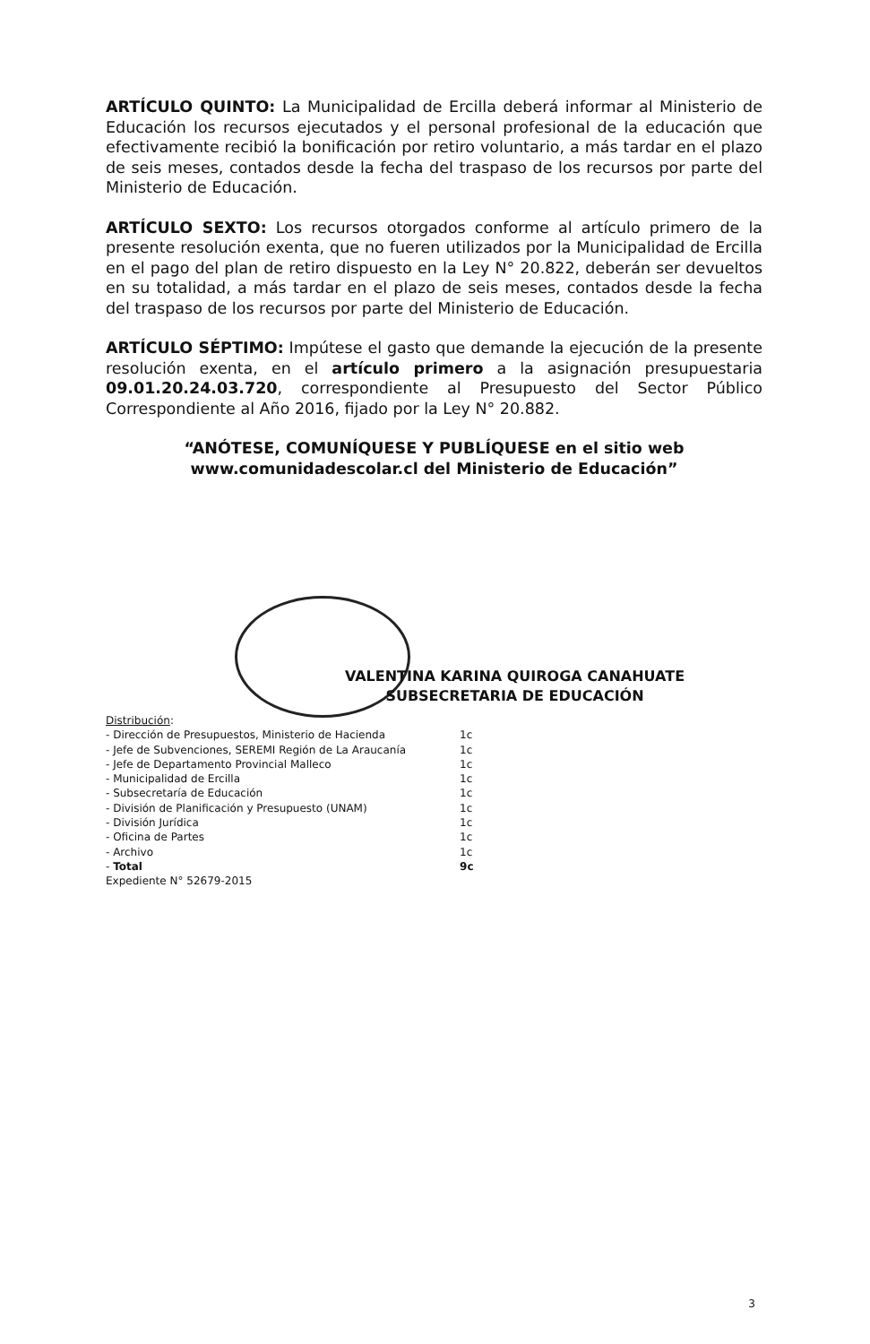ARTÍCULO QUINTO: La Municipalidad de Ercilla deberá informar al Ministerio de Educación los recursos ejecutados y el personal profesional de la educación que efectivamente recibió la bonificación por retiro voluntario, a más tardar en el plazo de seis meses, contados desde la fecha del traspaso de los recursos por parte del Ministerio de Educación.
ARTÍCULO SEXTO: Los recursos otorgados conforme al artículo primero de la presente resolución exenta, que no fueren utilizados por la Municipalidad de Ercilla en el pago del plan de retiro dispuesto en la Ley N° 20.822, deberán ser devueltos en su totalidad, a más tardar en el plazo de seis meses, contados desde la fecha del traspaso de los recursos por parte del Ministerio de Educación.
ARTÍCULO SÉPTIMO: Impútese el gasto que demande la ejecución de la presente resolución exenta, en el artículo primero a la asignación presupuestaria 09.01.20.24.03.720, correspondiente al Presupuesto del Sector Público Correspondiente al Año 2016, fijado por la Ley N° 20.882.
“ANÓTESE, COMUNÍQUESE Y PUBLÍQUESE en el sitio web www.comunidadescolar.cl del Ministerio de Educación”
VALENTINA KARINA QUIROGA CANAHUATE
SUBSECRETARIA DE EDUCACIÓN
Distribución:
| - Dirección de Presupuestos, Ministerio de Hacienda | 1c |
| - Jefe de Subvenciones, SEREMI Región de La Araucanía | 1c |
| - Jefe de Departamento Provincial Malleco | 1c |
| - Municipalidad de Ercilla | 1c |
| - Subsecretaría de Educación | 1c |
| - División de Planificación y Presupuesto (UNAM) | 1c |
| - División Jurídica | 1c |
| - Oficina de Partes | 1c |
| - Archivo | 1c |
| - Total | 9c |
Expediente N° 52679-2015
3